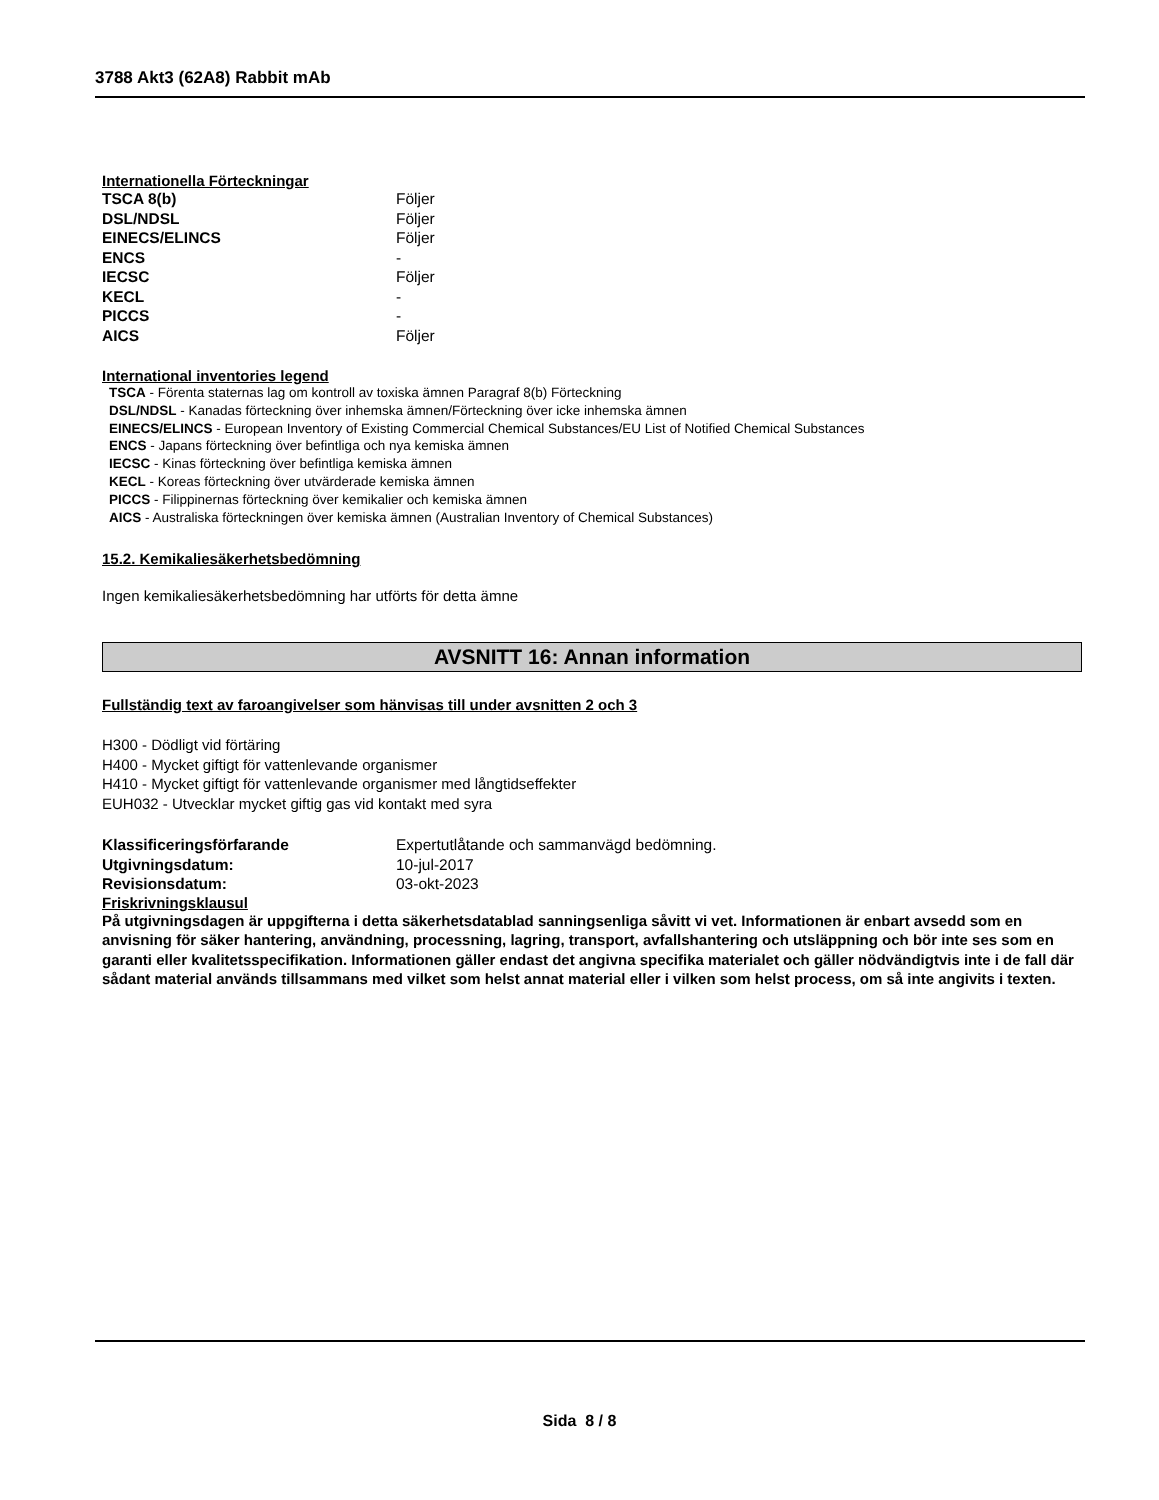3788 Akt3 (62A8) Rabbit mAb
Internationella Förteckningar
| TSCA 8(b) | Följer |
| DSL/NDSL | Följer |
| EINECS/ELINCS | Följer |
| ENCS | - |
| IECSC | Följer |
| KECL | - |
| PICCS | - |
| AICS | Följer |
International inventories legend
TSCA - Förenta staternas lag om kontroll av toxiska ämnen Paragraf 8(b) Förteckning
DSL/NDSL - Kanadas förteckning över inhemska ämnen/Förteckning över icke inhemska ämnen
EINECS/ELINCS - European Inventory of Existing Commercial Chemical Substances/EU List of Notified Chemical Substances
ENCS - Japans förteckning över befintliga och nya kemiska ämnen
IECSC - Kinas förteckning över befintliga kemiska ämnen
KECL - Koreas förteckning över utvärderade kemiska ämnen
PICCS - Filippinernas förteckning över kemikalier och kemiska ämnen
AICS - Australiska förteckningen över kemiska ämnen (Australian Inventory of Chemical Substances)
15.2. Kemikaliesäkerhetsbedömning
Ingen kemikaliesäkerhetsbedömning har utförts för detta ämne
AVSNITT 16: Annan information
Fullständig text av faroangivelser som hänvisas till under avsnitten 2 och 3
H300 - Dödligt vid förtäring
H400 - Mycket giftigt för vattenlevande organismer
H410 - Mycket giftigt för vattenlevande organismer med långtidseffekter
EUH032 - Utvecklar mycket giftig gas vid kontakt med syra
| Klassificeringsförfarande | Expertutlåtande och sammanvägd bedömning. |
| Utgivningsdatum: | 10-jul-2017 |
| Revisionsdatum: | 03-okt-2023 |
Friskrivningsklausul
På utgivningsdagen är uppgifterna i detta säkerhetsdatablad sanningsenliga såvitt vi vet. Informationen är enbart avsedd som en anvisning för säker hantering, användning, processning, lagring, transport, avfallshantering och utsläppning och bör inte ses som en garanti eller kvalitetsspecifikation. Informationen gäller endast det angivna specifika materialet och gäller nödvändigtvis inte i de fall där sådant material används tillsammans med vilket som helst annat material eller i vilken som helst process, om så inte angivits i texten.
Sida 8 / 8